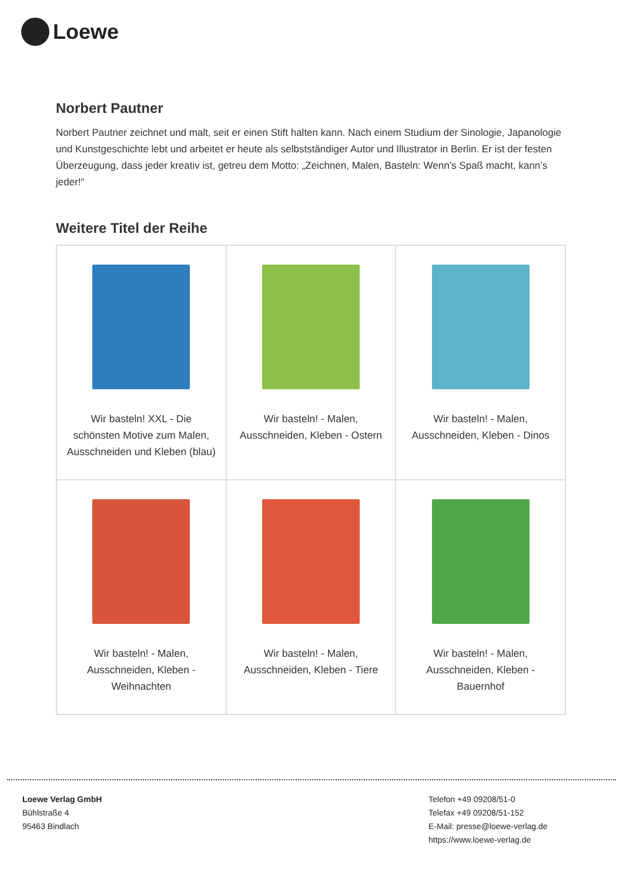Loewe
Norbert Pautner
Norbert Pautner zeichnet und malt, seit er einen Stift halten kann. Nach einem Studium der Sinologie, Japanologie und Kunstgeschichte lebt und arbeitet er heute als selbstständiger Autor und Illustrator in Berlin. Er ist der festen Überzeugung, dass jeder kreativ ist, getreu dem Motto: „Zeichnen, Malen, Basteln: Wenn’s Spaß macht, kann’s jeder!“
Weitere Titel der Reihe
| Wir basteln! XXL - Die schönsten Motive zum Malen, Ausschneiden und Kleben (blau) | Wir basteln! - Malen, Ausschneiden, Kleben - Ostern | Wir basteln! - Malen, Ausschneiden, Kleben - Dinos |
| Wir basteln! - Malen, Ausschneiden, Kleben - Weihnachten | Wir basteln! - Malen, Ausschneiden, Kleben - Tiere | Wir basteln! - Malen, Ausschneiden, Kleben - Bauernhof |
Loewe Verlag GmbH
Bühlstraße 4
95463 Bindlach
Telefon +49 09208/51-0
Telefax +49 09208/51-152
E-Mail: presse@loewe-verlag.de
https://www.loewe-verlag.de